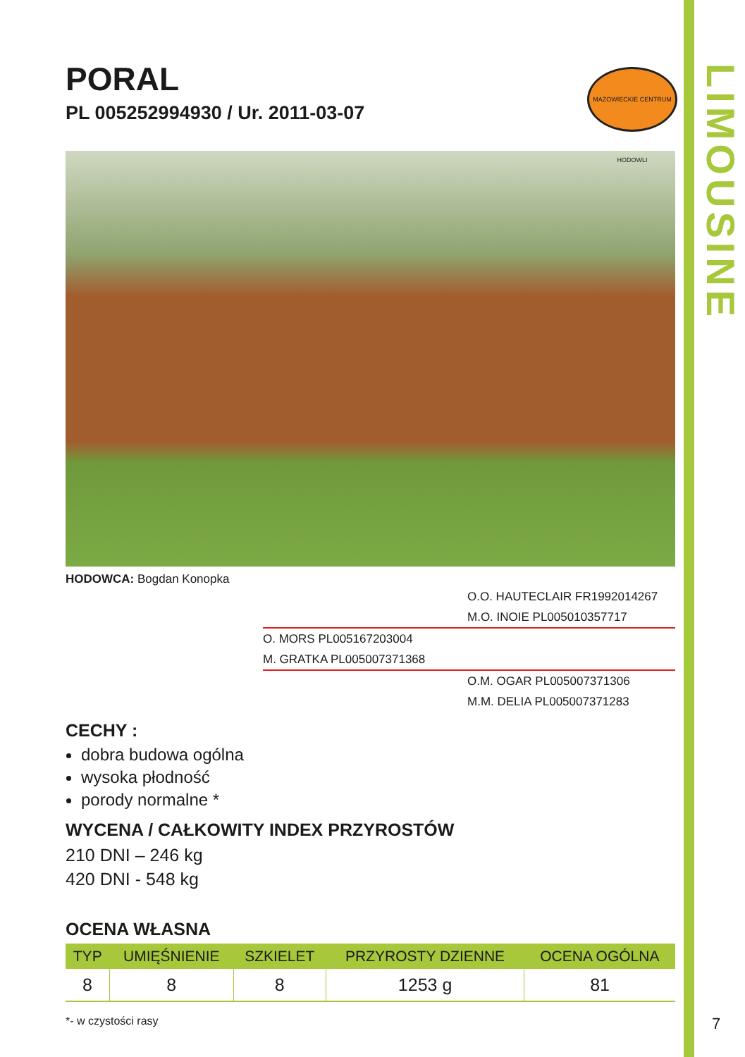LIMOUSINE
PORAL
PL 005252994930 / Ur. 2011-03-07
MAZOWIECKIE CENTRUM HODOWLI
HODOWCA: Bogdan Konopka
O.O. HAUTECLAIR FR1992014267
M.O. INOIE PL005010357717
O. MORS PL005167203004
M. GRATKA PL005007371368
O.M. OGAR PL005007371306
M.M. DELIA PL005007371283
CECHY :
dobra budowa ogólna
wysoka płodność
porody normalne *
WYCENA / CAŁKOWITY INDEX PRZYROSTÓW
210 DNI – 246 kg
420 DNI - 548 kg
OCENA WŁASNA
| TYP | UMIĘŚNIENIE | SZKIELET | PRZYROSTY DZIENNE | OCENA OGÓLNA |
| --- | --- | --- | --- | --- |
| 8 | 8 | 8 | 1253 g | 81 |
*- w czystości rasy
7